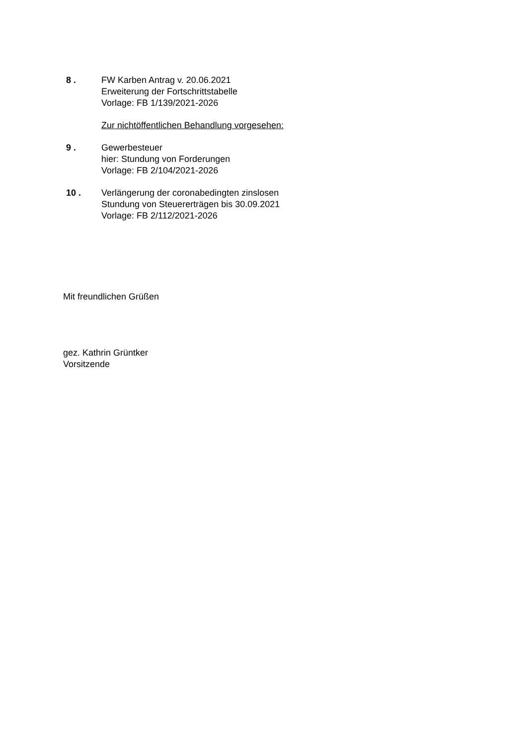8 . FW Karben Antrag v. 20.06.2021
Erweiterung der Fortschrittstabelle
Vorlage: FB 1/139/2021-2026
Zur nichtöffentlichen Behandlung vorgesehen:
9 . Gewerbesteuer
hier: Stundung von Forderungen
Vorlage: FB 2/104/2021-2026
10 . Verlängerung der coronabedingten zinslosen
Stundung von Steuererträgen bis 30.09.2021
Vorlage: FB 2/112/2021-2026
Mit freundlichen Grüßen
gez. Kathrin Grüntker
Vorsitzende